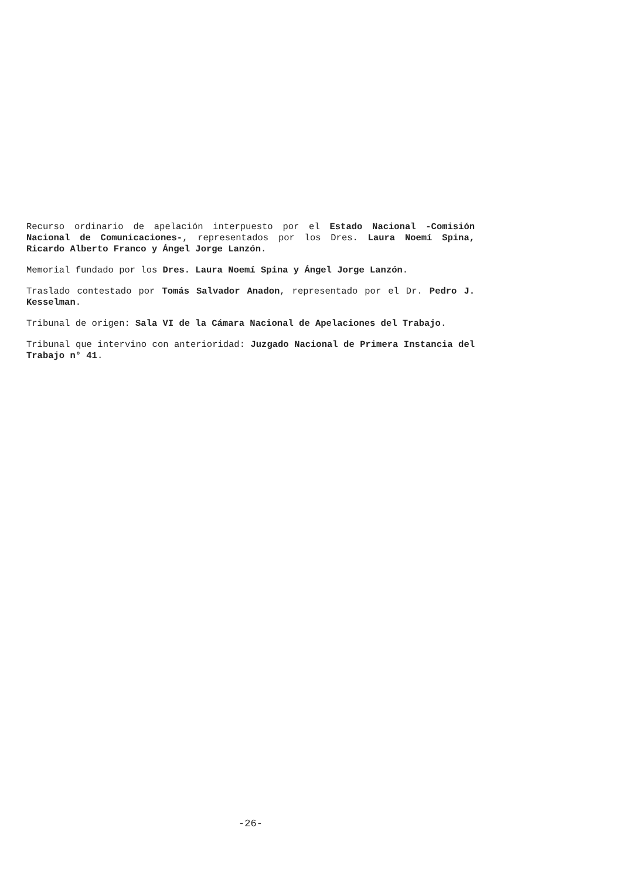Recurso ordinario de apelación interpuesto por el Estado Nacional -Comisión Nacional de Comunicaciones-, representados por los Dres. Laura Noemí Spina, Ricardo Alberto Franco y Ángel Jorge Lanzón.
Memorial fundado por los Dres. Laura Noemí Spina y Ángel Jorge Lanzón.
Traslado contestado por Tomás Salvador Anadon, representado por el Dr. Pedro J. Kesselman.
Tribunal de origen: Sala VI de la Cámara Nacional de Apelaciones del Trabajo.
Tribunal que intervino con anterioridad: Juzgado Nacional de Primera Instancia del Trabajo n° 41.
-26-